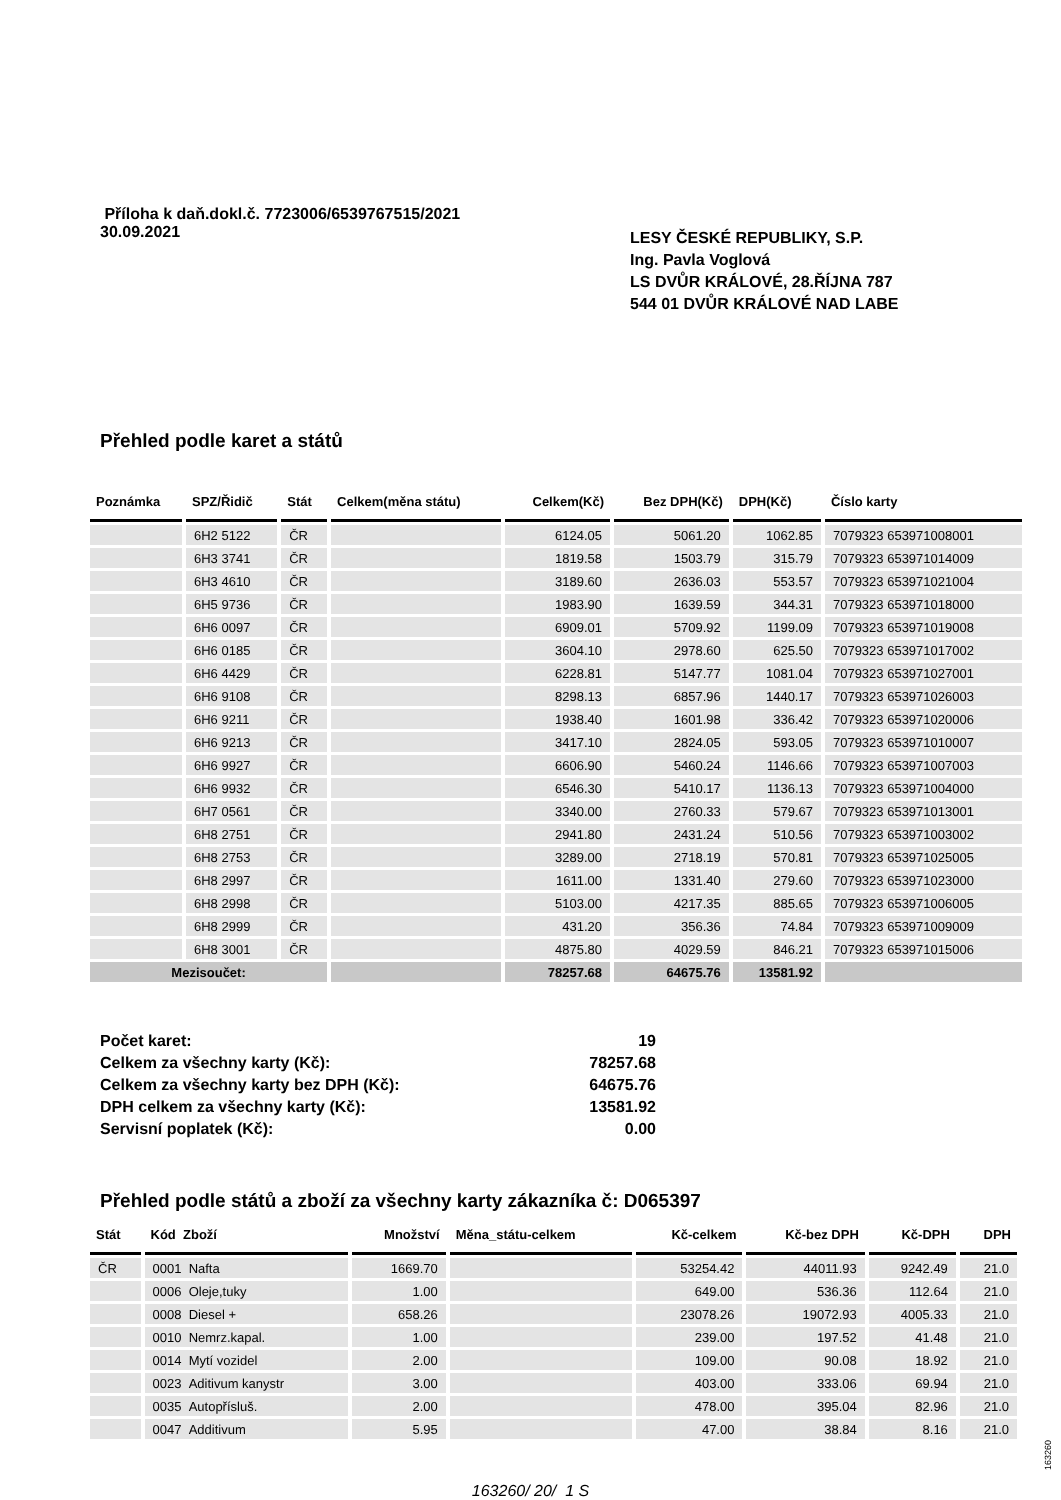Příloha k daň.dokl.č. 7723006/6539767515/2021
30.09.2021
LESY ČESKÉ REPUBLIKY, S.P.
Ing. Pavla Voglová
LS DVŮR KRÁLOVÉ, 28.ŘÍJNA 787
544 01 DVŮR KRÁLOVÉ NAD LABE
Přehled podle karet a států
| Poznámka | SPZ/Řidič | Stát | Celkem(měna státu) | Celkem(Kč) | Bez DPH(Kč) | DPH(Kč) | Číslo karty |
| --- | --- | --- | --- | --- | --- | --- | --- |
| | 6H2 5122 | ČR | | 6124.05 | 5061.20 | 1062.85 | 7079323 653971008001 |
| | 6H3 3741 | ČR | | 1819.58 | 1503.79 | 315.79 | 7079323 653971014009 |
| | 6H3 4610 | ČR | | 3189.60 | 2636.03 | 553.57 | 7079323 653971021004 |
| | 6H5 9736 | ČR | | 1983.90 | 1639.59 | 344.31 | 7079323 653971018000 |
| | 6H6 0097 | ČR | | 6909.01 | 5709.92 | 1199.09 | 7079323 653971019008 |
| | 6H6 0185 | ČR | | 3604.10 | 2978.60 | 625.50 | 7079323 653971017002 |
| | 6H6 4429 | ČR | | 6228.81 | 5147.77 | 1081.04 | 7079323 653971027001 |
| | 6H6 9108 | ČR | | 8298.13 | 6857.96 | 1440.17 | 7079323 653971026003 |
| | 6H6 9211 | ČR | | 1938.40 | 1601.98 | 336.42 | 7079323 653971020006 |
| | 6H6 9213 | ČR | | 3417.10 | 2824.05 | 593.05 | 7079323 653971010007 |
| | 6H6 9927 | ČR | | 6606.90 | 5460.24 | 1146.66 | 7079323 653971007003 |
| | 6H6 9932 | ČR | | 6546.30 | 5410.17 | 1136.13 | 7079323 653971004000 |
| | 6H7 0561 | ČR | | 3340.00 | 2760.33 | 579.67 | 7079323 653971013001 |
| | 6H8 2751 | ČR | | 2941.80 | 2431.24 | 510.56 | 7079323 653971003002 |
| | 6H8 2753 | ČR | | 3289.00 | 2718.19 | 570.81 | 7079323 653971025005 |
| | 6H8 2997 | ČR | | 1611.00 | 1331.40 | 279.60 | 7079323 653971023000 |
| | 6H8 2998 | ČR | | 5103.00 | 4217.35 | 885.65 | 7079323 653971006005 |
| | 6H8 2999 | ČR | | 431.20 | 356.36 | 74.84 | 7079323 653971009009 |
| | 6H8 3001 | ČR | | 4875.80 | 4029.59 | 846.21 | 7079323 653971015006 |
| Mezisoučet: | | | | 78257.68 | 64675.76 | 13581.92 | |
Počet karet: 19
Celkem za všechny karty (Kč): 78257.68
Celkem za všechny karty bez DPH (Kč): 64675.76
DPH celkem za všechny karty (Kč): 13581.92
Servisní poplatek (Kč): 0.00
Přehled podle států a zboží za všechny karty zákazníka č: D065397
| Stát | Kód Zboží | Množství | Měna_státu-celkem | Kč-celkem | Kč-bez DPH | Kč-DPH | DPH |
| --- | --- | --- | --- | --- | --- | --- | --- |
| ČR | 0001 Nafta | 1669.70 | | 53254.42 | 44011.93 | 9242.49 | 21.0 |
| | 0006 Oleje,tuky | 1.00 | | 649.00 | 536.36 | 112.64 | 21.0 |
| | 0008 Diesel + | 658.26 | | 23078.26 | 19072.93 | 4005.33 | 21.0 |
| | 0010 Nemrz.kapal. | 1.00 | | 239.00 | 197.52 | 41.48 | 21.0 |
| | 0014 Mytí vozidel | 2.00 | | 109.00 | 90.08 | 18.92 | 21.0 |
| | 0023 Aditivum kanystr | 3.00 | | 403.00 | 333.06 | 69.94 | 21.0 |
| | 0035 Autopřísluš. | 2.00 | | 478.00 | 395.04 | 82.96 | 21.0 |
| | 0047 Additivum | 5.95 | | 47.00 | 38.84 | 8.16 | 21.0 |
163260/ 20/ 1 S
163260